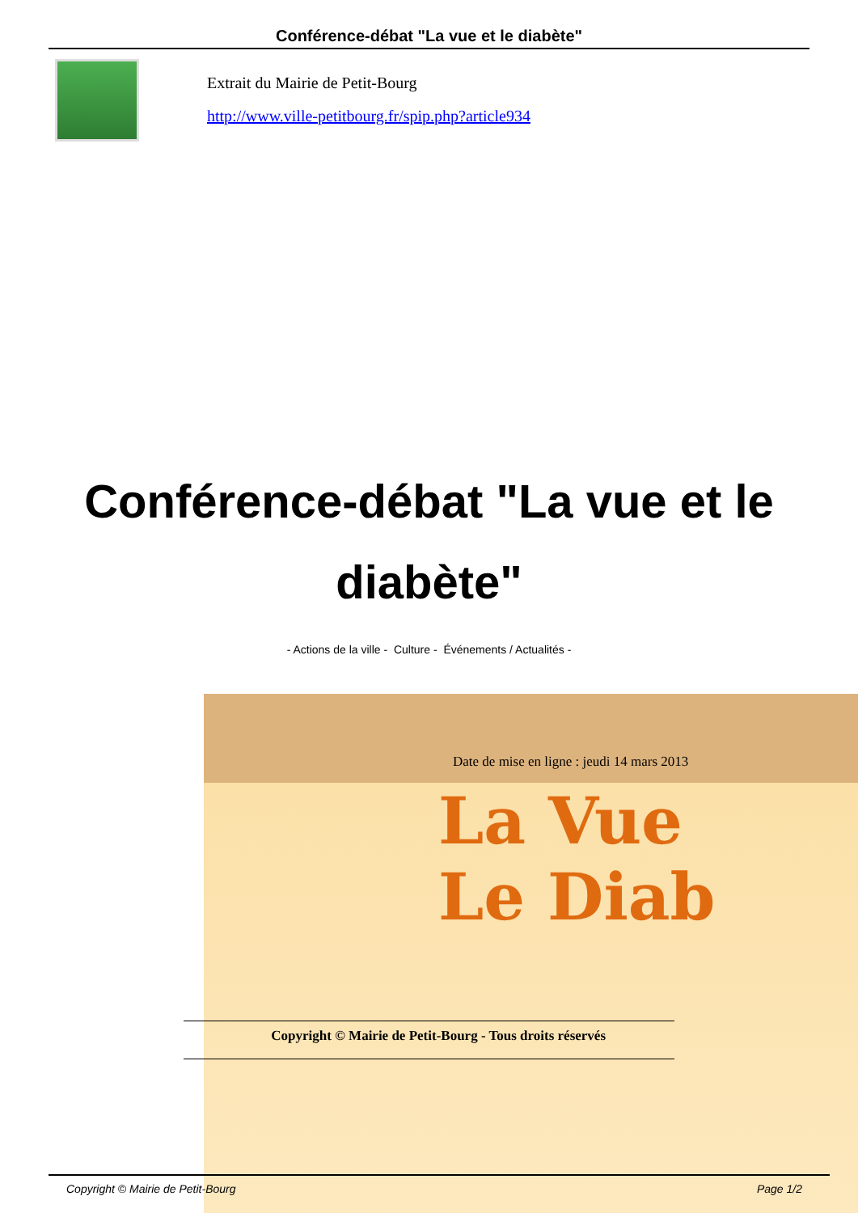Conférence-débat "La vue et le diabète"
Extrait du Mairie de Petit-Bourg
http://www.ville-petitbourg.fr/spip.php?article934
Conférence-débat "La vue et le diabète"
- Actions de la ville - Culture - Événements / Actualités -
La Vue
Le Diab
Date de mise en ligne : jeudi 14 mars 2013
Copyright © Mairie de Petit-Bourg - Tous droits réservés
Copyright © Mairie de Petit-Bourg
Page 1/2